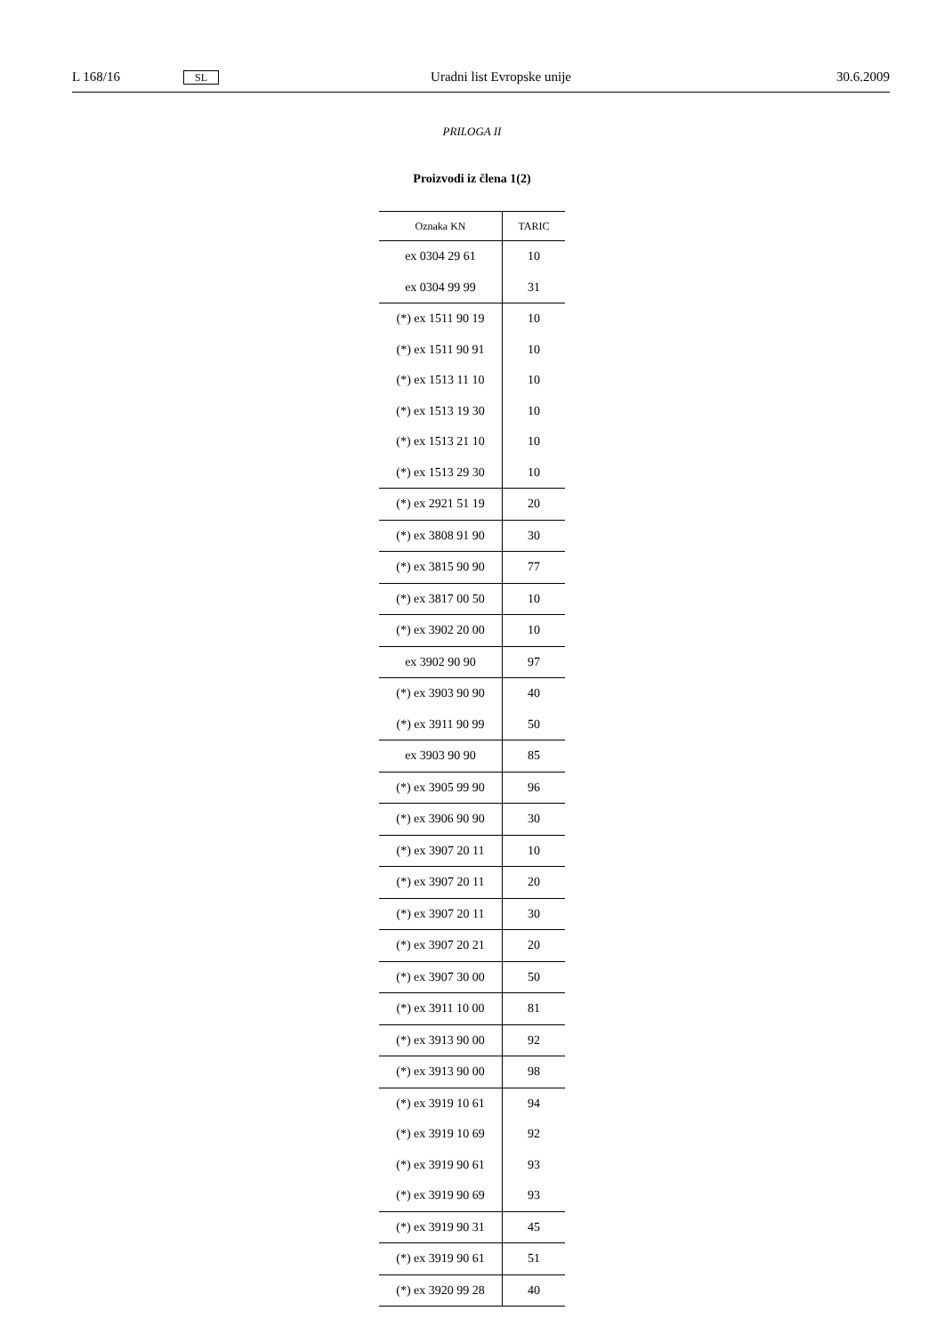L 168/16 SL Uradni list Evropske unije 30.6.2009
PRILOGA II
Proizvodi iz člena 1(2)
| Oznaka KN | TARIC |
| --- | --- |
| ex 0304 29 61 | 10 |
| ex 0304 99 99 | 31 |
| (*) ex 1511 90 19 | 10 |
| (*) ex 1511 90 91 | 10 |
| (*) ex 1513 11 10 | 10 |
| (*) ex 1513 19 30 | 10 |
| (*) ex 1513 21 10 | 10 |
| (*) ex 1513 29 30 | 10 |
| (*) ex 2921 51 19 | 20 |
| (*) ex 3808 91 90 | 30 |
| (*) ex 3815 90 90 | 77 |
| (*) ex 3817 00 50 | 10 |
| (*) ex 3902 20 00 | 10 |
| ex 3902 90 90 | 97 |
| (*) ex 3903 90 90 | 40 |
| (*) ex 3911 90 99 | 50 |
| ex 3903 90 90 | 85 |
| (*) ex 3905 99 90 | 96 |
| (*) ex 3906 90 90 | 30 |
| (*) ex 3907 20 11 | 10 |
| (*) ex 3907 20 11 | 20 |
| (*) ex 3907 20 11 | 30 |
| (*) ex 3907 20 21 | 20 |
| (*) ex 3907 30 00 | 50 |
| (*) ex 3911 10 00 | 81 |
| (*) ex 3913 90 00 | 92 |
| (*) ex 3913 90 00 | 98 |
| (*) ex 3919 10 61 | 94 |
| (*) ex 3919 10 69 | 92 |
| (*) ex 3919 90 61 | 93 |
| (*) ex 3919 90 69 | 93 |
| (*) ex 3919 90 31 | 45 |
| (*) ex 3919 90 61 | 51 |
| (*) ex 3920 99 28 | 40 |